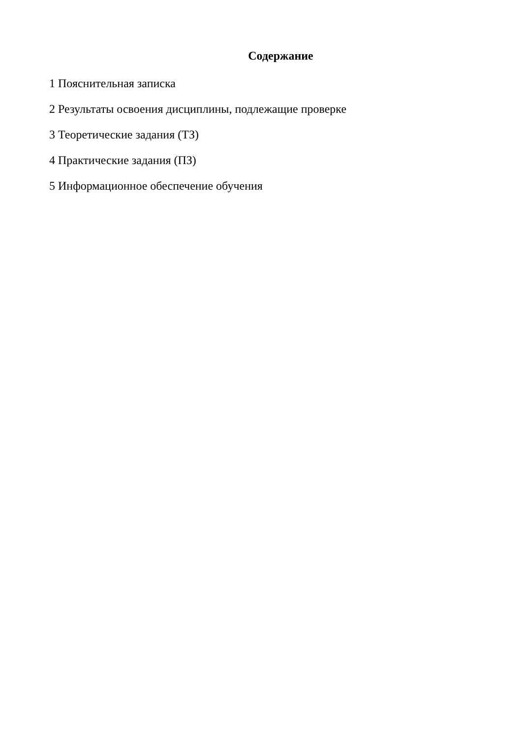Содержание
1 Пояснительная записка
2 Результаты освоения дисциплины, подлежащие проверке
3 Теоретические задания (ТЗ)
4 Практические задания (ПЗ)
5 Информационное обеспечение обучения